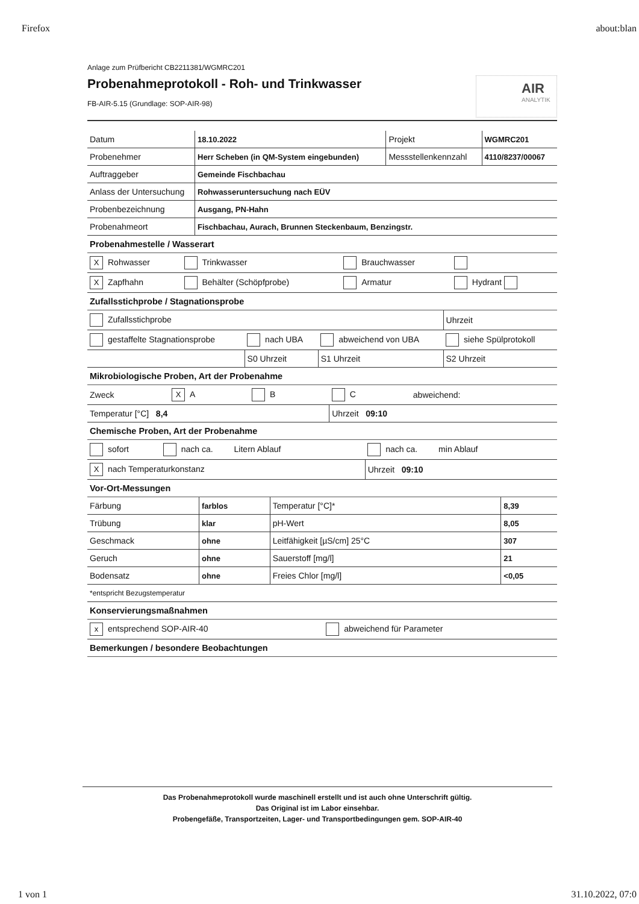Firefox about:blan
Anlage zum Prüfbericht CB2211381/WGMRC201
Probenahmeprotokoll - Roh- und Trinkwasser
FB-AIR-5.15 (Grundlage: SOP-AIR-98)
AIR
ANALYTIK
| Datum | 18.10.2022 | Projekt | WGMRC201 |
| Probenehmer | Herr Scheben (in QM-System eingebunden) | Messstellenkennzahl | 4110/8237/00067 |
| Auftraggeber | Gemeinde Fischbachau | | |
| Anlass der Untersuchung | Rohwasseruntersuchung nach EÜV | | |
| Probenbezeichnung | Ausgang, PN-Hahn | | |
| Probenahmeort | Fischbachau, Aurach, Brunnen Steckenbaum, Benzingstr. | | |
Probenahmestelle / Wasserart
| X Rohwasser | Trinkwasser | Brauchwasser | |
| X Zapfhahn | Behälter (Schöpfprobe) | Armatur | Hydrant |
Zufallsstichprobe / Stagnationsprobe
| Zufallsstichprobe | | | Uhrzeit |
| gestaffelte Stagnationsprobe | nach UBA | abweichend von UBA | siehe Spülprotokoll |
| | S0 Uhrzeit | S1 Uhrzeit | S2 Uhrzeit |
Mikrobiologische Proben, Art der Probenahme
| Zweck | X A | B | C | abweichend: |
| Temperatur [°C] 8,4 | | | Uhrzeit 09:10 | |
Chemische Proben, Art der Probenahme
| sofort | nach ca. Litern Ablauf | nach ca. min Ablauf |
| X nach Temperaturkonstanz | | Uhrzeit 09:10 |
Vor-Ort-Messungen
| Färbung | farblos | Temperatur [°C]* | 8,39 |
| Trübung | klar | pH-Wert | 8,05 |
| Geschmack | ohne | Leitfähigkeit [µS/cm] 25°C | 307 |
| Geruch | ohne | Sauerstoff [mg/l] | 21 |
| Bodensatz | ohne | Freies Chlor [mg/l] | <0,05 |
| *entspricht Bezugstemperatur | | | |
Konservierungsmaßnahmen
| x entsprechend SOP-AIR-40 | abweichend für Parameter |
Bemerkungen / besondere Beobachtungen
Das Probenahmeprotokoll wurde maschinell erstellt und ist auch ohne Unterschrift gültig.
Das Original ist im Labor einsehbar.
Probengefäße, Transportzeiten, Lager- und Transportbedingungen gem. SOP-AIR-40
1 von 1 31.10.2022, 07:0